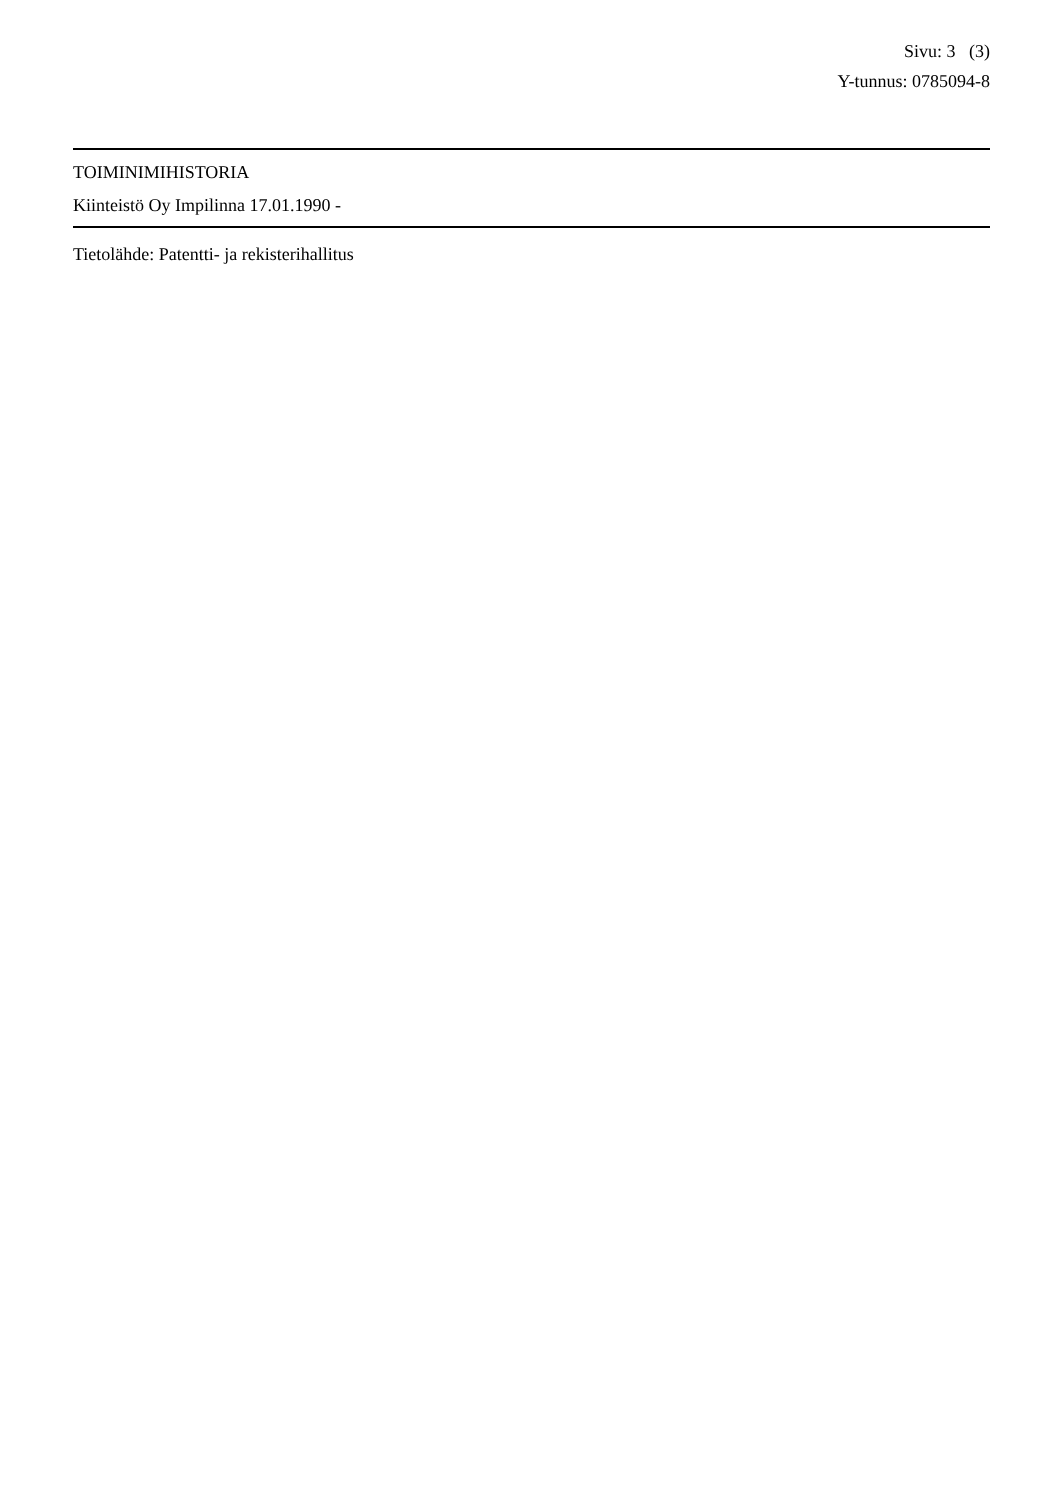Sivu: 3 (3)
Y-tunnus: 0785094-8
TOIMINIMIHISTORIA
Kiinteistö Oy Impilinna 17.01.1990 -
Tietolähde: Patentti- ja rekisterihallitus